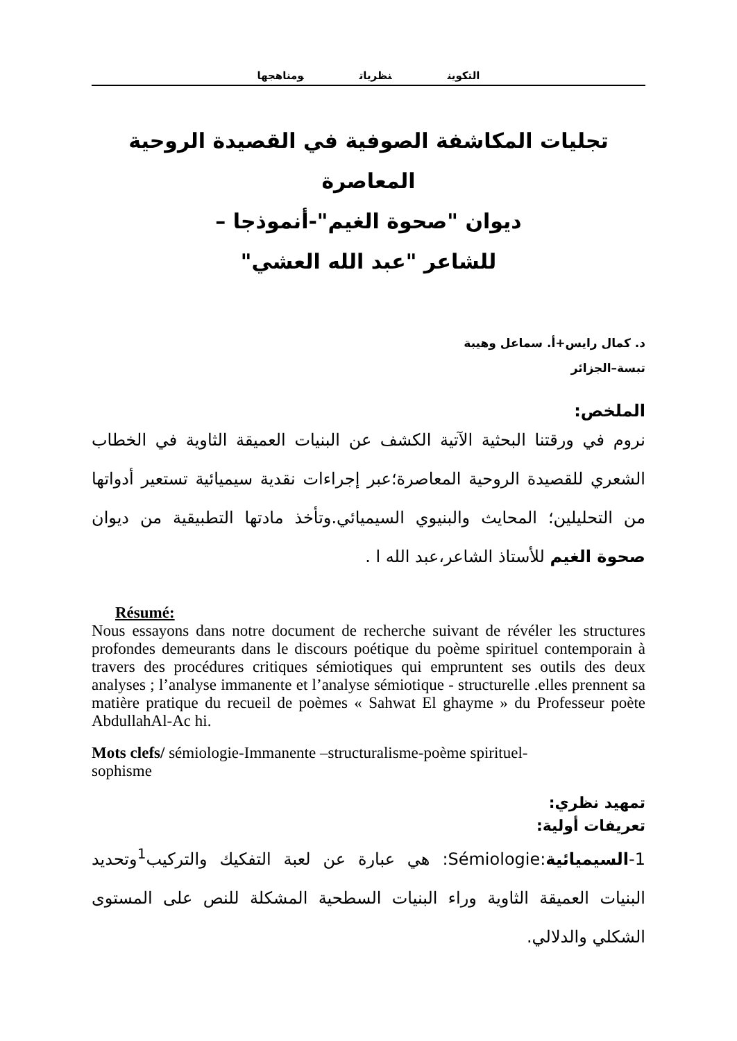التكوين نظريات ومناهجها
تجليات المكاشفة الصوفية في القصيدة الروحية المعاصرة
ديوان "صحوة الغيم"-أنموذجا –
للشاعر "عبد الله العشي"
د. كمال رايس+أ. سماعل وهيبة
تبسة–الجزائر
الملخص:
نروم في ورقتنا البحثية الآتية الكشف عن البنيات العميقة الثاوية في الخطاب الشعري للقصيدة الروحية المعاصرة؛عبر إجراءات نقدية سيميائية تستعير أدواتها من التحليلين؛ المحايث والبنيوي السيميائي.وتأخذ مادتها التطبيقية من ديوان صحوة الغيم للأستاذ الشاعر،عبد الله ا .
Résumé:
Nous essayons dans notre document de recherche suivant de révéler les structures profondes demeurants dans le discours poétique du poème spirituel contemporain à travers des procédures critiques sémiotiques qui empruntent ses outils des deux analyses ; l’analyse immanente et l’analyse sémiotique - structurelle .elles prennent sa matière pratique du recueil de poèmes « Sahwat El ghayme » du Professeur poète AbdullahAl-Ac hi.
Mots clefs/ sémiologie-Immanente –structuralisme-poème spirituel-
sophisme
تمهيد نظري:
تعريفات أولية:
1-السيميائية:Sémiologie: هي عبارة عن لعبة التفكيك والتركيب<sup>1</sup>وتحديد البنيات العميقة الثاوية وراء البنيات السطحية المشكلة للنص على المستوى الشكلي والدلالي.